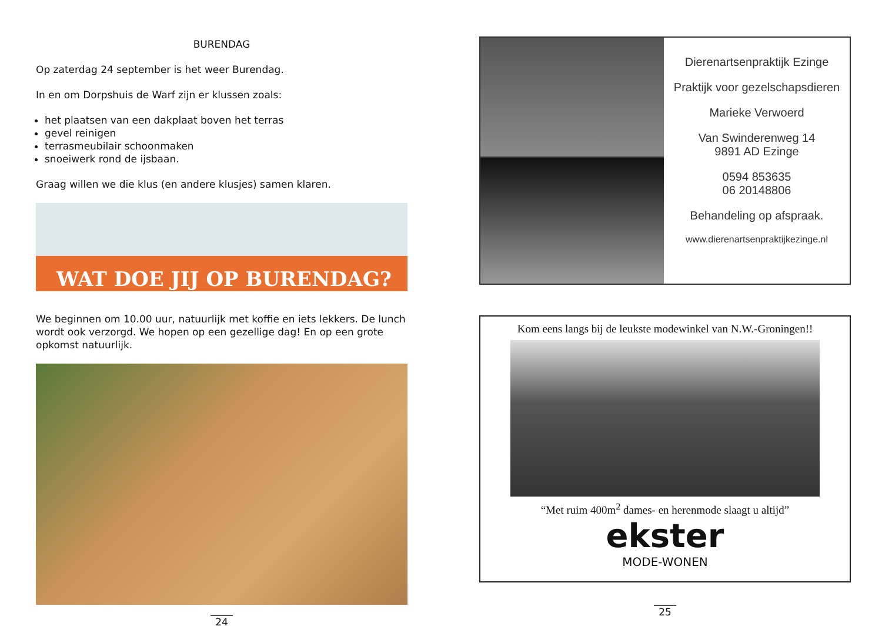BURENDAG
Op zaterdag 24 september is het weer Burendag.
In en om Dorpshuis de Warf zijn er klussen zoals:
het plaatsen van een dakplaat boven het terras
gevel reinigen
terrasmeubilair schoonmaken
snoeiwerk rond de ijsbaan.
Graag willen we die klus (en andere klusjes) samen klaren.
WAT DOE JIJ OP BURENDAG?
We beginnen om 10.00 uur, natuurlijk met koffie en iets lekkers. De lunch wordt ook verzorgd. We hopen op een gezellige dag! En op een grote opkomst natuurlijk.
24
Dierenartsenpraktijk Ezinge
Praktijk voor gezelschapsdieren
Marieke Verwoerd
Van Swinderenweg 14
9891 AD Ezinge
0594 853635
06 20148806
Behandeling op afspraak.
www.dierenartsenpraktijkezinge.nl
Kom eens langs bij de leukste modewinkel van N.W.-Groningen!!
“Met ruim 400m<sup>2</sup> dames- en herenmode slaagt u altijd”
ekster
MODE-WONEN
25